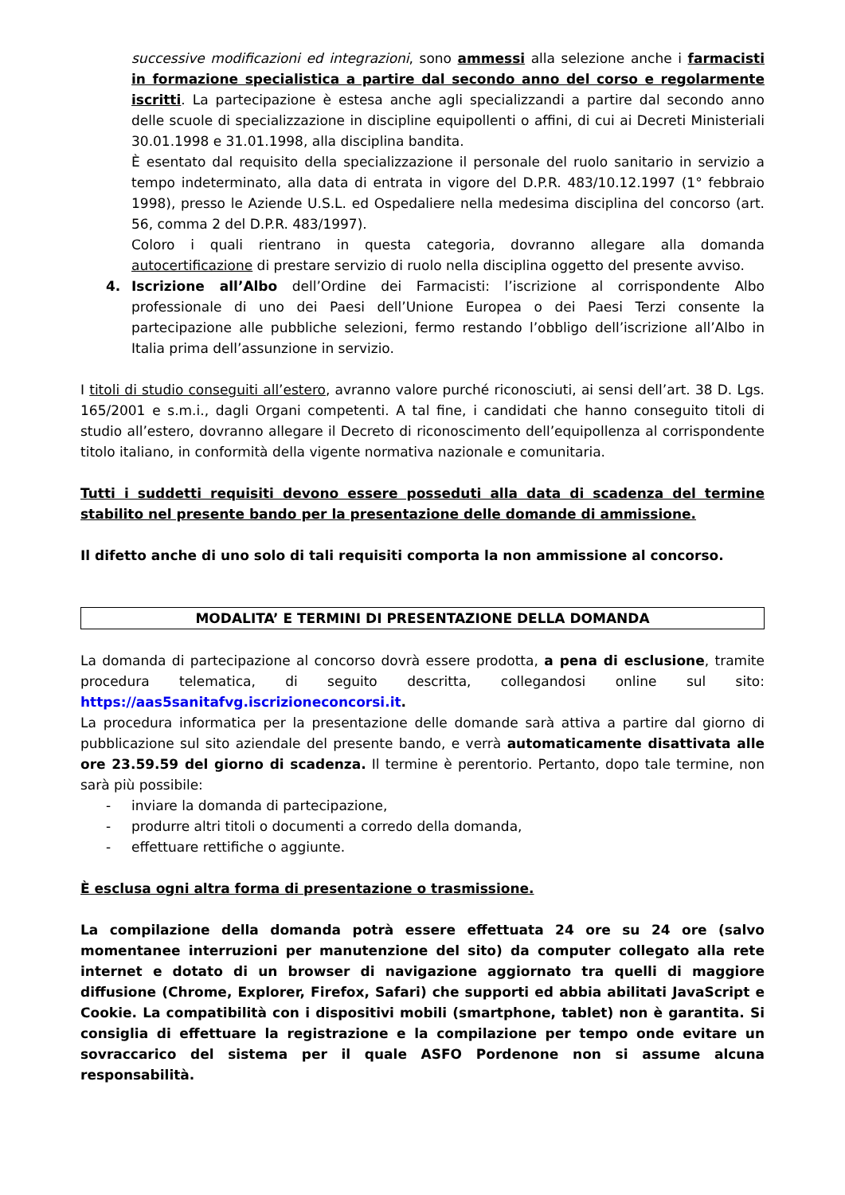successive modificazioni ed integrazioni, sono ammessi alla selezione anche i farmacisti in formazione specialistica a partire dal secondo anno del corso e regolarmente iscritti. La partecipazione è estesa anche agli specializzandi a partire dal secondo anno delle scuole di specializzazione in discipline equipollenti o affini, di cui ai Decreti Ministeriali 30.01.1998 e 31.01.1998, alla disciplina bandita.
È esentato dal requisito della specializzazione il personale del ruolo sanitario in servizio a tempo indeterminato, alla data di entrata in vigore del D.P.R. 483/10.12.1997 (1° febbraio 1998), presso le Aziende U.S.L. ed Ospedaliere nella medesima disciplina del concorso (art. 56, comma 2 del D.P.R. 483/1997).
Coloro i quali rientrano in questa categoria, dovranno allegare alla domanda autocertificazione di prestare servizio di ruolo nella disciplina oggetto del presente avviso.
4. Iscrizione all’Albo dell’Ordine dei Farmacisti: l’iscrizione al corrispondente Albo professionale di uno dei Paesi dell’Unione Europea o dei Paesi Terzi consente la partecipazione alle pubbliche selezioni, fermo restando l’obbligo dell’iscrizione all’Albo in Italia prima dell’assunzione in servizio.
I titoli di studio conseguiti all’estero, avranno valore purché riconosciuti, ai sensi dell’art. 38 D. Lgs. 165/2001 e s.m.i., dagli Organi competenti. A tal fine, i candidati che hanno conseguito titoli di studio all’estero, dovranno allegare il Decreto di riconoscimento dell’equipollenza al corrispondente titolo italiano, in conformità della vigente normativa nazionale e comunitaria.
Tutti i suddetti requisiti devono essere posseduti alla data di scadenza del termine stabilito nel presente bando per la presentazione delle domande di ammissione.
Il difetto anche di uno solo di tali requisiti comporta la non ammissione al concorso.
MODALITA’ E TERMINI DI PRESENTAZIONE DELLA DOMANDA
La domanda di partecipazione al concorso dovrà essere prodotta, a pena di esclusione, tramite procedura telematica, di seguito descritta, collegandosi online sul sito: https://aas5sanitafvg.iscrizioneconcorsi.it.
La procedura informatica per la presentazione delle domande sarà attiva a partire dal giorno di pubblicazione sul sito aziendale del presente bando, e verrà automaticamente disattivata alle ore 23.59.59 del giorno di scadenza. Il termine è perentorio. Pertanto, dopo tale termine, non sarà più possibile:
- inviare la domanda di partecipazione,
- produrre altri titoli o documenti a corredo della domanda,
- effettuare rettifiche o aggiunte.
È esclusa ogni altra forma di presentazione o trasmissione.
La compilazione della domanda potrà essere effettuata 24 ore su 24 ore (salvo momentanee interruzioni per manutenzione del sito) da computer collegato alla rete internet e dotato di un browser di navigazione aggiornato tra quelli di maggiore diffusione (Chrome, Explorer, Firefox, Safari) che supporti ed abbia abilitati JavaScript e Cookie. La compatibilità con i dispositivi mobili (smartphone, tablet) non è garantita. Si consiglia di effettuare la registrazione e la compilazione per tempo onde evitare un sovraccarico del sistema per il quale ASFO Pordenone non si assume alcuna responsabilità.